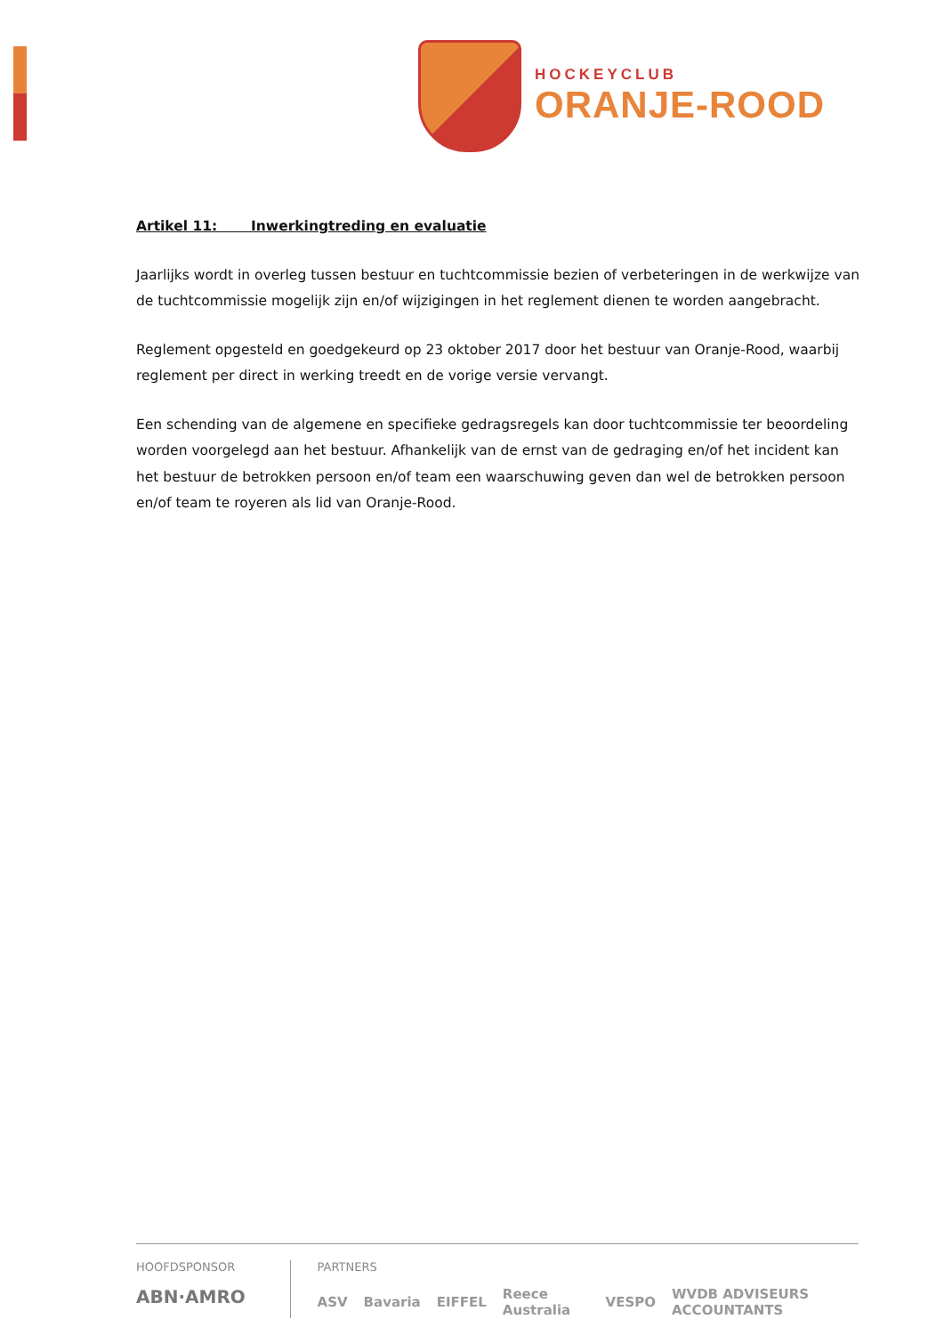HOCKEYCLUB
ORANJE-ROOD
Artikel 11: Inwerkingtreding en evaluatie
Jaarlijks wordt in overleg tussen bestuur en tuchtcommissie bezien of verbeteringen in de werkwijze van de tuchtcommissie mogelijk zijn en/of wijzigingen in het reglement dienen te worden aangebracht.
Reglement opgesteld en goedgekeurd op 23 oktober 2017 door het bestuur van Oranje-Rood, waarbij reglement per direct in werking treedt en de vorige versie vervangt.
Een schending van de algemene en specifieke gedragsregels kan door tuchtcommissie ter beoordeling worden voorgelegd aan het bestuur. Afhankelijk van de ernst van de gedraging en/of het incident kan het bestuur de betrokken persoon en/of team een waarschuwing geven dan wel de betrokken persoon en/of team te royeren als lid van Oranje-Rood.
HOOFDSPONSOR
ABN·AMRO
PARTNERS
ASV Bavaria EIFFEL Reece Australia VESPO WVDB ADVISEURS ACCOUNTANTS